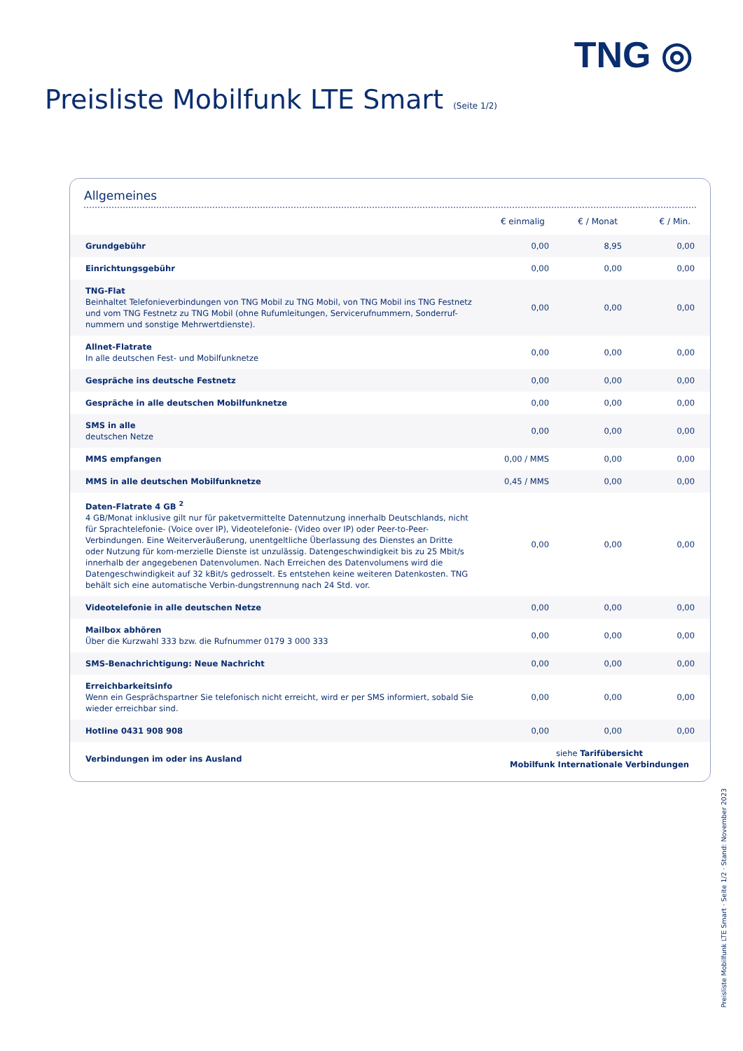TNG ◎
Preisliste Mobilfunk LTE Smart (Seite 1/2)
Allgemeines
| | € einmalig | € / Monat | € / Min. |
| --- | --- | --- | --- |
| Grundgebühr | 0,00 | 8,95 | 0,00 |
| Einrichtungsgebühr | 0,00 | 0,00 | 0,00 |
| TNG-Flat Beinhaltet Telefonieverbindungen von TNG Mobil zu TNG Mobil, von TNG Mobil ins TNG Festnetz und vom TNG Festnetz zu TNG Mobil (ohne Rufumleitungen, Servicerufnummern, Sonderruf-nummern und sonstige Mehrwertdienste). | 0,00 | 0,00 | 0,00 |
| Allnet-Flatrate In alle deutschen Fest- und Mobilfunknetze | 0,00 | 0,00 | 0,00 |
| Gespräche ins deutsche Festnetz | 0,00 | 0,00 | 0,00 |
| Gespräche in alle deutschen Mobilfunknetze | 0,00 | 0,00 | 0,00 |
| SMS in alle deutschen Netze | 0,00 | 0,00 | 0,00 |
| MMS empfangen | 0,00 / MMS | 0,00 | 0,00 |
| MMS in alle deutschen Mobilfunknetze | 0,45 / MMS | 0,00 | 0,00 |
| Daten-Flatrate 4 GB <sup>2</sup> 4 GB/Monat inklusive gilt nur für paketvermittelte Datennutzung innerhalb Deutschlands, nicht für Sprachtelefonie- (Voice over IP), Videotelefonie- (Video over IP) oder Peer-to-Peer-Verbindungen. Eine Weiterveräußerung, unentgeltliche Überlassung des Dienstes an Dritte oder Nutzung für kom-merzielle Dienste ist unzulässig. Datengeschwindigkeit bis zu 25 Mbit/s innerhalb der angegebenen Datenvolumen. Nach Erreichen des Datenvolumens wird die Datengeschwindigkeit auf 32 kBit/s gedrosselt. Es entstehen keine weiteren Datenkosten. TNG behält sich eine automatische Verbin-dungstrennung nach 24 Std. vor. | 0,00 | 0,00 | 0,00 |
| Videotelefonie in alle deutschen Netze | 0,00 | 0,00 | 0,00 |
| Mailbox abhören Über die Kurzwahl 333 bzw. die Rufnummer 0179 3 000 333 | 0,00 | 0,00 | 0,00 |
| SMS-Benachrichtigung: Neue Nachricht | 0,00 | 0,00 | 0,00 |
| Erreichbarkeitsinfo Wenn ein Gesprächspartner Sie telefonisch nicht erreicht, wird er per SMS informiert, sobald Sie wieder erreichbar sind. | 0,00 | 0,00 | 0,00 |
| Hotline 0431 908 908 | 0,00 | 0,00 | 0,00 |
| Verbindungen im oder ins Ausland | siehe Tarifübersicht Mobilfunk Internationale Verbindungen | | |
Preisliste Mobilfunk LTE Smart · Seite 1/2 · Stand: November 2023